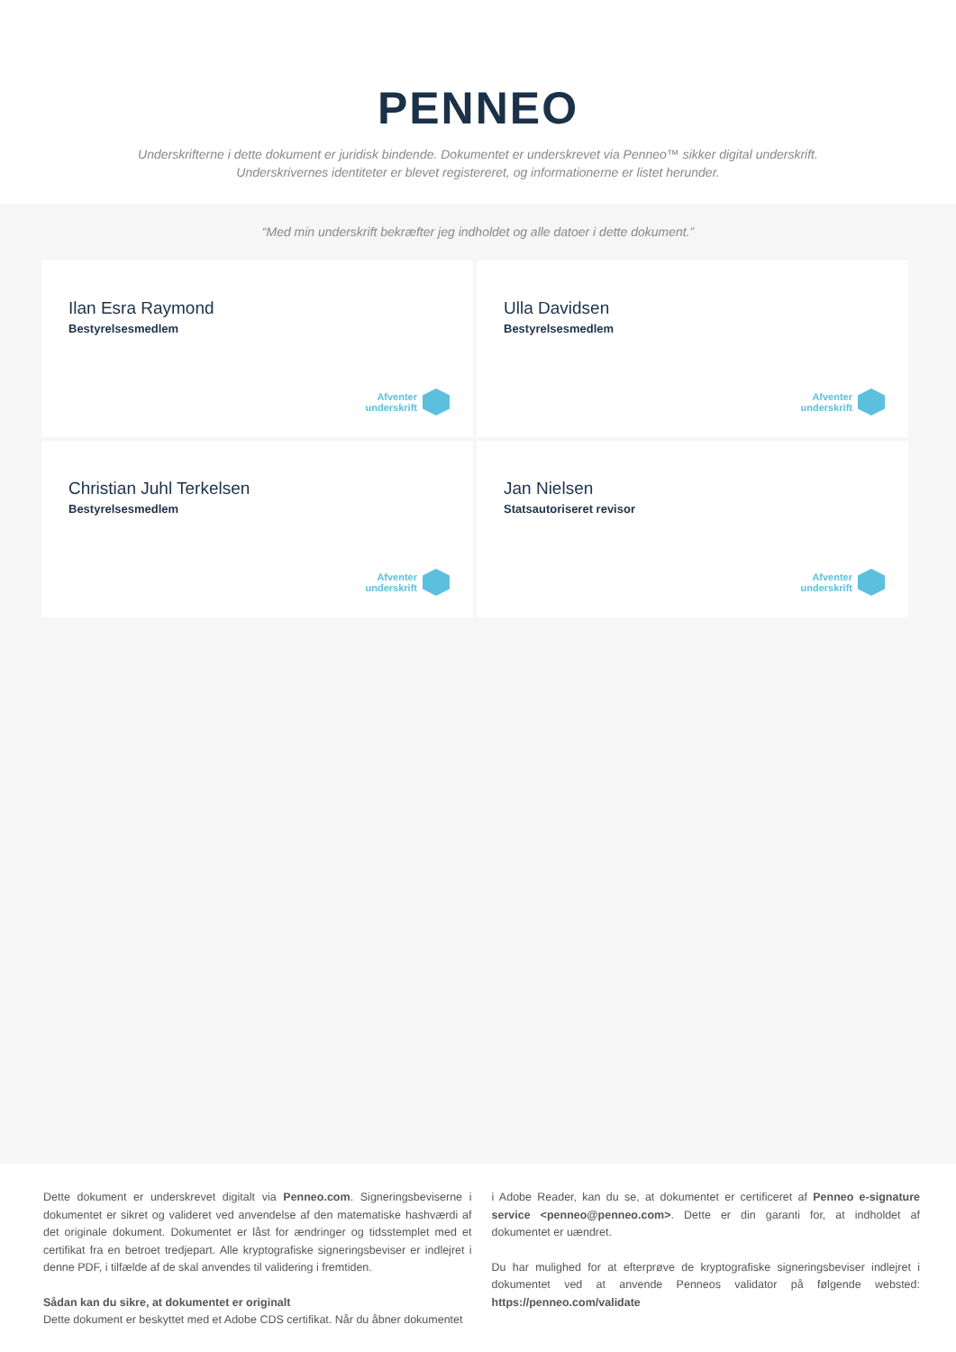PENNEO
Underskrifterne i dette dokument er juridisk bindende. Dokumentet er underskrevet via Penneo™ sikker digital underskrift.
Underskrivernes identiteter er blevet registereret, og informationerne er listet herunder.
“Med min underskrift bekræfter jeg indholdet og alle datoer i dette dokument.”
Ilan Esra Raymond
Bestyrelsesmedlem
Afventer
underskrift
Ulla Davidsen
Bestyrelsesmedlem
Afventer
underskrift
Christian Juhl Terkelsen
Bestyrelsesmedlem
Afventer
underskrift
Jan Nielsen
Statsautoriseret revisor
Afventer
underskrift
Dette dokument er underskrevet digitalt via Penneo.com. Signeringsbeviserne i dokumentet er sikret og valideret ved anvendelse af den matematiske hashværdi af det originale dokument. Dokumentet er låst for ændringer og tidsstemplet med et certifikat fra en betroet tredjepart. Alle kryptografiske signeringsbeviser er indlejret i denne PDF, i tilfælde af de skal anvendes til validering i fremtiden.
Sådan kan du sikre, at dokumentet er originalt
Dette dokument er beskyttet med et Adobe CDS certifikat. Når du åbner dokumentet
i Adobe Reader, kan du se, at dokumentet er certificeret af Penneo e-signature service <penneo@penneo.com>. Dette er din garanti for, at indholdet af dokumentet er uændret.
Du har mulighed for at efterprøve de kryptografiske signeringsbeviser indlejret i dokumentet ved at anvende Penneos validator på følgende websted: https://penneo.com/validate